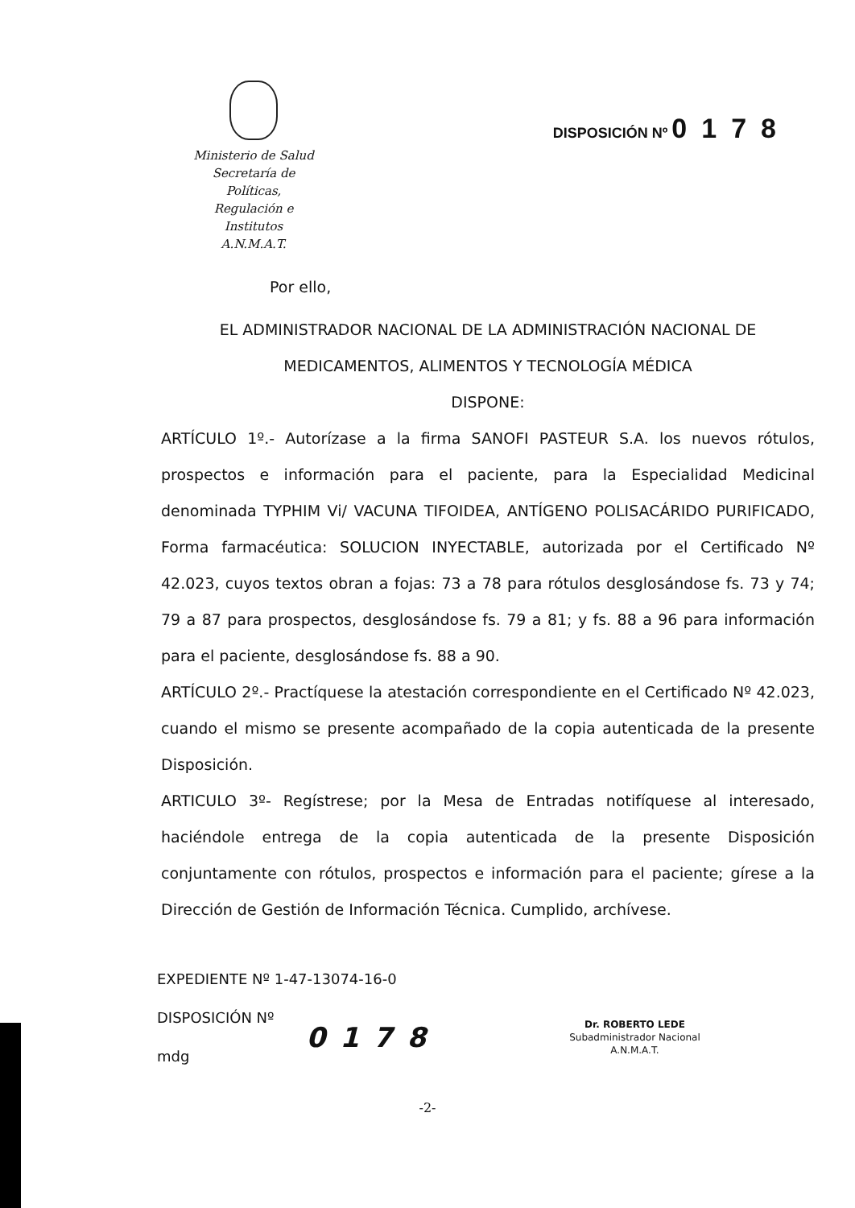Ministerio de Salud
Secretaría de Políticas,
Regulación e Institutos
A.N.M.A.T.
DISPOSICIÓN Nº 0178
Por ello,
EL ADMINISTRADOR NACIONAL DE LA ADMINISTRACIÓN NACIONAL DE
MEDICAMENTOS, ALIMENTOS Y TECNOLOGÍA MÉDICA
DISPONE:
ARTÍCULO 1º.- Autorízase a la firma SANOFI PASTEUR S.A. los nuevos rótulos, prospectos e información para el paciente, para la Especialidad Medicinal denominada TYPHIM Vi/ VACUNA TIFOIDEA, ANTÍGENO POLISACÁRIDO PURIFICADO, Forma farmacéutica: SOLUCION INYECTABLE, autorizada por el Certificado Nº 42.023, cuyos textos obran a fojas: 73 a 78 para rótulos desglosándose fs. 73 y 74; 79 a 87 para prospectos, desglosándose fs. 79 a 81; y fs. 88 a 96 para información para el paciente, desglosándose fs. 88 a 90.
ARTÍCULO 2º.- Practíquese la atestación correspondiente en el Certificado Nº 42.023, cuando el mismo se presente acompañado de la copia autenticada de la presente Disposición.
ARTICULO 3º- Regístrese; por la Mesa de Entradas notifíquese al interesado, haciéndole entrega de la copia autenticada de la presente Disposición conjuntamente con rótulos, prospectos e información para el paciente; gírese a la Dirección de Gestión de Información Técnica. Cumplido, archívese.
EXPEDIENTE Nº 1-47-13074-16-0
DISPOSICIÓN Nº
mdg
0178
Dr. ROBERTO LEDE
Subadministrador Nacional
A.N.M.A.T.
-2-